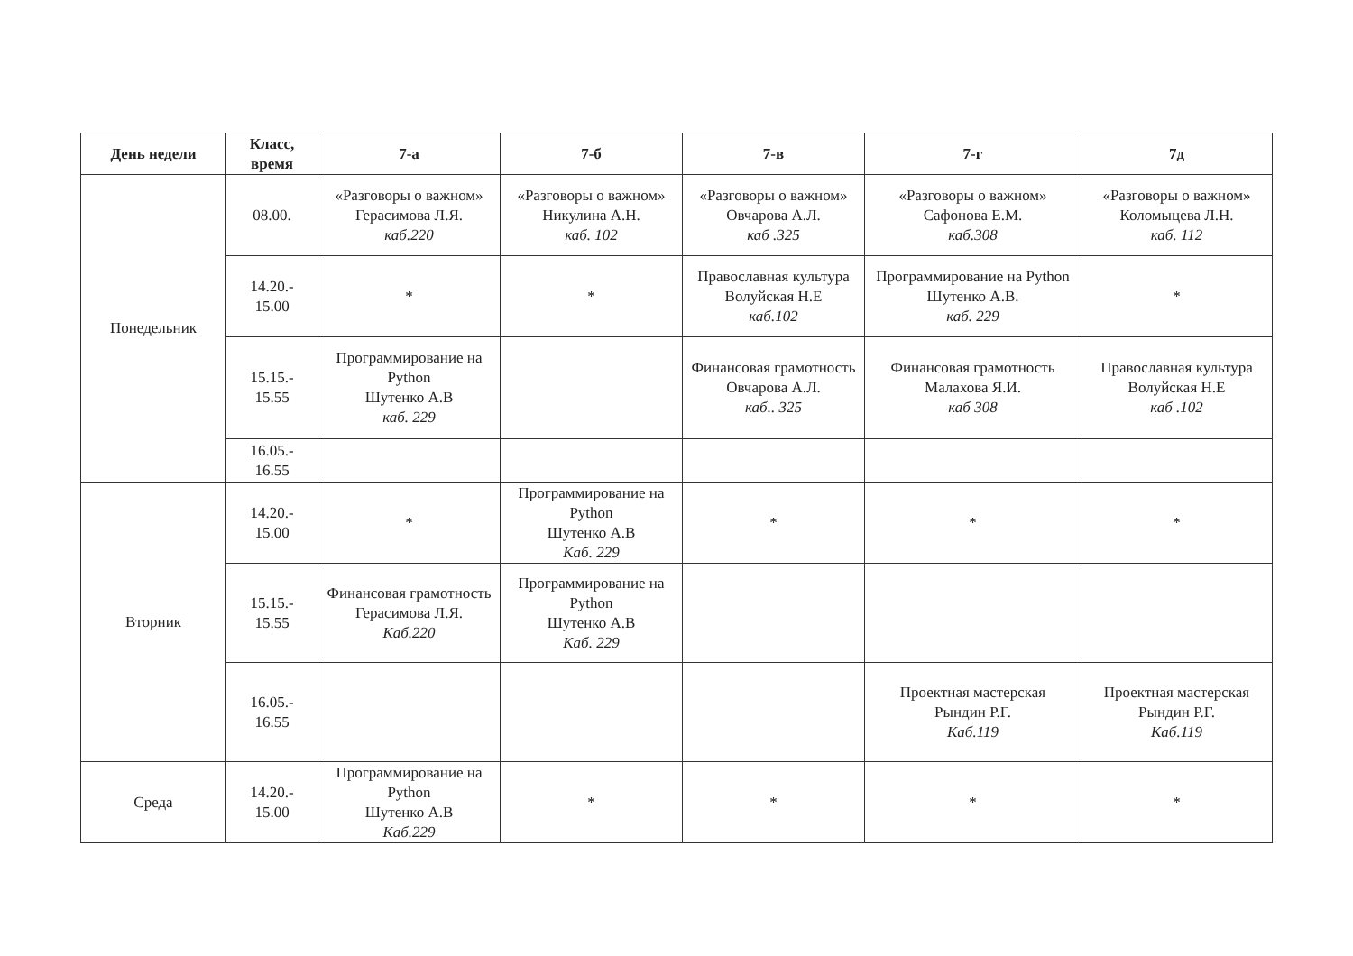| День недели | Класс, время | 7-а | 7-б | 7-в | 7-г | 7д |
| --- | --- | --- | --- | --- | --- | --- |
| Понедельник | 08.00. | «Разговоры о важном» Герасимова Л.Я. каб.220 | «Разговоры о важном» Никулина А.Н. каб. 102 | «Разговоры о важном» Овчарова А.Л. каб .325 | «Разговоры о важном» Сафонова Е.М. каб.308 | «Разговоры о важном» Коломыцева Л.Н. каб. 112 |
| | 14.20.- 15.00 | * | * | Православная культура Волуйская Н.Е каб.102 | Программирование на Python Шутенко А.В. каб. 229 | * |
| | 15.15.- 15.55 | Программирование на Python Шутенко А.В каб. 229 | | Финансовая грамотность Овчарова А.Л. каб.. 325 | Финансовая грамотность Малахова Я.И. каб 308 | Православная культура Волуйская Н.Е каб .102 |
| | 16.05.- 16.55 | | | | | |
| Вторник | 14.20.- 15.00 | * | Программирование на Python Шутенко А.В Каб. 229 | * | * | * |
| | 15.15.- 15.55 | Финансовая грамотность Герасимова Л.Я. Каб.220 | Программирование на Python Шутенко А.В Каб. 229 | | | |
| | 16.05.- 16.55 | | | | Проектная мастерская Рындин Р.Г. Каб.119 | Проектная мастерская Рындин Р.Г. Каб.119 |
| Среда | 14.20.- 15.00 | Программирование на Python Шутенко А.В Каб.229 | * | * | * | * |